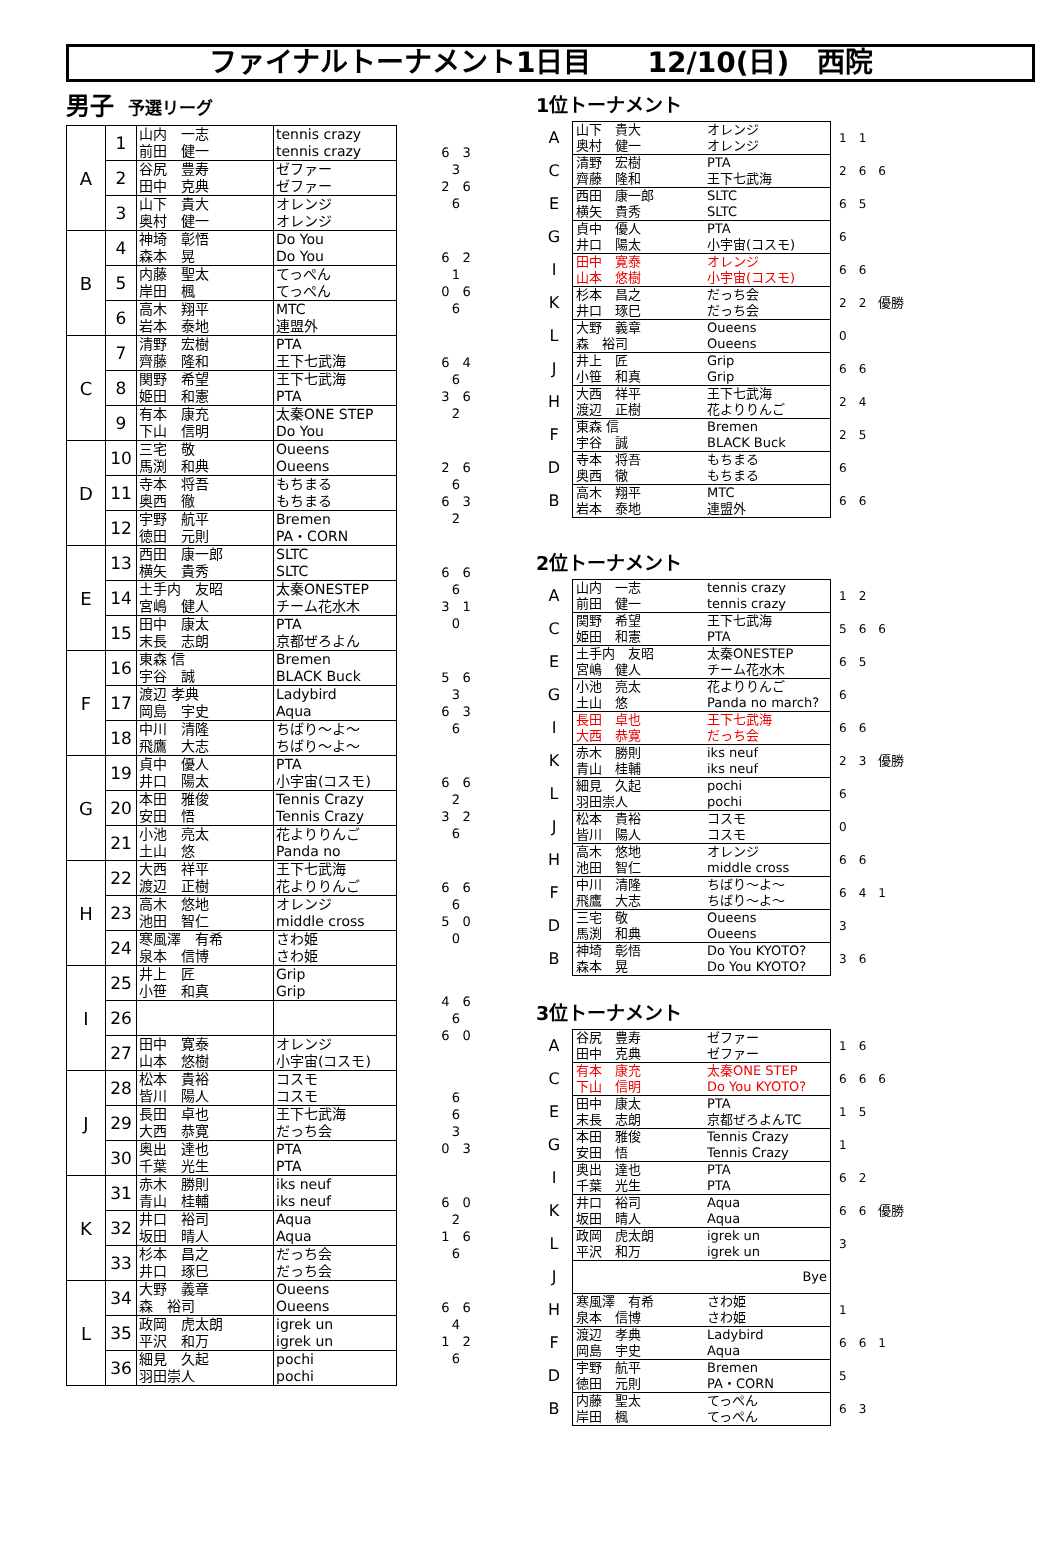ファイナルトーナメント1日目　　12/10(日)　西院
男子 予選リーグ
| A | 1 | 山内 一志 前田 健一 | tennis crazy tennis crazy | 6 3 3 2 6 6 |
| | 2 | 谷尻 豊寿 田中 克典 | ゼファー ゼファー | |
| | 3 | 山下 貴大 奥村 健一 | オレンジ オレンジ | |
| B | 4 | 神埼 彰悟 森本 晃 | Do You Do You | 6 2 1 0 6 6 |
| | 5 | 内藤 聖太 岸田 楓 | てっぺん てっぺん | |
| | 6 | 高木 翔平 岩本 泰地 | MTC 連盟外 | |
| C | 7 | 清野 宏樹 齊藤 隆和 | PTA 王下七武海 | 6 4 6 3 6 2 |
| | 8 | 関野 希望 姫田 和憲 | 王下七武海 PTA | |
| | 9 | 有本 康充 下山 信明 | 太秦ONE STEP Do You | |
| D | 10 | 三宅 敬 馬渕 和典 | Oueens Oueens | 2 6 6 6 3 2 |
| | 11 | 寺本 将吾 奥西 徹 | もちまる もちまる | |
| | 12 | 宇野 航平 徳田 元則 | Bremen PA・CORN | |
| E | 13 | 西田 康一郎 横矢 貴秀 | SLTC SLTC | 6 6 6 3 1 0 |
| | 14 | 土手内 友昭 宮嶋 健人 | 太秦ONESTEP チーム花水木 | |
| | 15 | 田中 康太 末長 志朗 | PTA 京都ぜろよん | |
| F | 16 | 東森 信 宇谷 誠 | Bremen BLACK Buck | 5 6 3 6 3 6 |
| | 17 | 渡辺 孝典 岡島 宇史 | Ladybird Aqua | |
| | 18 | 中川 清隆 飛鷹 大志 | ちばり～よ～ ちばり～よ～ | |
| G | 19 | 貞中 優人 井口 陽太 | PTA 小宇宙(コスモ) | 6 6 2 3 2 6 |
| | 20 | 本田 雅俊 安田 悟 | Tennis Crazy Tennis Crazy | |
| | 21 | 小池 亮太 土山 悠 | 花よりりんご Panda no | |
| H | 22 | 大西 祥平 渡辺 正樹 | 王下七武海 花よりりんご | 6 6 6 5 0 0 |
| | 23 | 高木 悠地 池田 智仁 | オレンジ middle cross | |
| | 24 | 寒風澤 有希 泉本 信博 | さわ姫 さわ姫 | |
| I | 25 | 井上 匠 小笹 和真 | Grip Grip | 4 6 6 6 0 |
| | 26 | | | |
| | 27 | 田中 寛泰 山本 悠樹 | オレンジ 小宇宙(コスモ) | |
| J | 28 | 松本 貴裕 皆川 陽人 | コスモ コスモ | 6 6 3 0 3 |
| | 29 | 長田 卓也 大西 恭寛 | 王下七武海 だっち会 | |
| | 30 | 奥出 達也 千葉 光生 | PTA PTA | |
| K | 31 | 赤木 勝則 青山 桂輔 | iks neuf iks neuf | 6 0 2 1 6 6 |
| | 32 | 井口 裕司 坂田 晴人 | Aqua Aqua | |
| | 33 | 杉本 昌之 井口 琢巳 | だっち会 だっち会 | |
| L | 34 | 大野 義章 森 裕司 | Oueens Oueens | 6 6 4 1 2 6 |
| | 35 | 政岡 虎太朗 平沢 和万 | igrek un igrek un | |
| | 36 | 細見 久起 羽田崇人 | pochi pochi | |
1位トーナメント
| A | 山下 貴大 奥村 健一 | オレンジ オレンジ | 1 1 |
| C | 清野 宏樹 齊藤 隆和 | PTA 王下七武海 | 2 6 6 |
| E | 西田 康一郎 横矢 貴秀 | SLTC SLTC | 6 5 |
| G | 貞中 優人 井口 陽太 | PTA 小宇宙(コスモ) | 6 |
| I | 田中 寛泰 山本 悠樹 | オレンジ 小宇宙(コスモ) | 6 6 |
| K | 杉本 昌之 井口 琢巳 | だっち会 だっち会 | 2 2 優勝 |
| L | 大野 義章 森 裕司 | Oueens Oueens | 0 |
| J | 井上 匠 小笹 和真 | Grip Grip | 6 6 |
| H | 大西 祥平 渡辺 正樹 | 王下七武海 花よりりんご | 2 4 |
| F | 東森 信 宇谷 誠 | Bremen BLACK Buck | 2 5 |
| D | 寺本 将吾 奥西 徹 | もちまる もちまる | 6 |
| B | 高木 翔平 岩本 泰地 | MTC 連盟外 | 6 6 |
2位トーナメント
| A | 山内 一志 前田 健一 | tennis crazy tennis crazy | 1 2 |
| C | 関野 希望 姫田 和憲 | 王下七武海 PTA | 5 6 6 |
| E | 土手内 友昭 宮嶋 健人 | 太秦ONESTEP チーム花水木 | 6 5 |
| G | 小池 亮太 土山 悠 | 花よりりんご Panda no march? | 6 |
| I | 長田 卓也 大西 恭寛 | 王下七武海 だっち会 | 6 6 |
| K | 赤木 勝則 青山 桂輔 | iks neuf iks neuf | 2 3 優勝 |
| L | 細見 久起 羽田崇人 | pochi pochi | 6 |
| J | 松本 貴裕 皆川 陽人 | コスモ コスモ | 0 |
| H | 高木 悠地 池田 智仁 | オレンジ middle cross | 6 6 |
| F | 中川 清隆 飛鷹 大志 | ちばり～よ～ ちばり～よ～ | 6 4 1 |
| D | 三宅 敬 馬渕 和典 | Oueens Oueens | 3 |
| B | 神埼 彰悟 森本 晃 | Do You KYOTO? Do You KYOTO? | 3 6 |
3位トーナメント
| A | 谷尻 豊寿 田中 克典 | ゼファー ゼファー | 1 6 |
| C | 有本 康充 下山 信明 | 太秦ONE STEP Do You KYOTO? | 6 6 6 |
| E | 田中 康太 末長 志朗 | PTA 京都ぜろよんTC | 1 5 |
| G | 本田 雅俊 安田 悟 | Tennis Crazy Tennis Crazy | 1 |
| I | 奥出 達也 千葉 光生 | PTA PTA | 6 2 |
| K | 井口 裕司 坂田 晴人 | Aqua Aqua | 6 6 優勝 |
| L | 政岡 虎太朗 平沢 和万 | igrek un igrek un | 3 |
| J | | Bye | |
| H | 寒風澤 有希 泉本 信博 | さわ姫 さわ姫 | 1 |
| F | 渡辺 孝典 岡島 宇史 | Ladybird Aqua | 6 6 1 |
| D | 宇野 航平 徳田 元則 | Bremen PA・CORN | 5 |
| B | 内藤 聖太 岸田 楓 | てっぺん てっぺん | 6 3 |